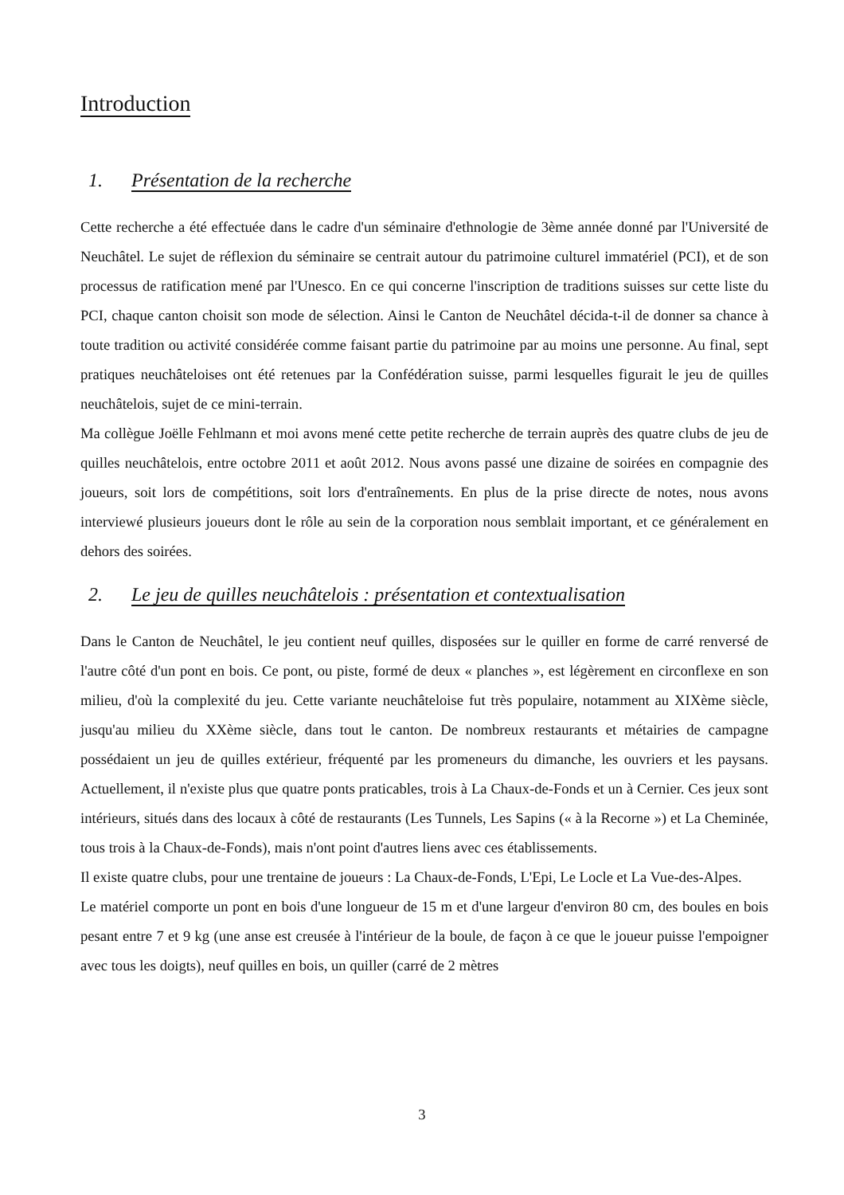Introduction
1. Présentation de la recherche
Cette recherche a été effectuée dans le cadre d'un séminaire d'ethnologie de 3ème année donné par l'Université de Neuchâtel. Le sujet de réflexion du séminaire se centrait autour du patrimoine culturel immatériel (PCI), et de son processus de ratification mené par l'Unesco. En ce qui concerne l'inscription de traditions suisses sur cette liste du PCI, chaque canton choisit son mode de sélection. Ainsi le Canton de Neuchâtel décida-t-il de donner sa chance à toute tradition ou activité considérée comme faisant partie du patrimoine par au moins une personne. Au final, sept pratiques neuchâteloises ont été retenues par la Confédération suisse, parmi lesquelles figurait le jeu de quilles neuchâtelois, sujet de ce mini-terrain.
Ma collègue Joëlle Fehlmann et moi avons mené cette petite recherche de terrain auprès des quatre clubs de jeu de quilles neuchâtelois, entre octobre 2011 et août 2012. Nous avons passé une dizaine de soirées en compagnie des joueurs, soit lors de compétitions, soit lors d'entraînements. En plus de la prise directe de notes, nous avons interviewé plusieurs joueurs dont le rôle au sein de la corporation nous semblait important, et ce généralement en dehors des soirées.
2. Le jeu de quilles neuchâtelois : présentation et contextualisation
Dans le Canton de Neuchâtel, le jeu contient neuf quilles, disposées sur le quiller en forme de carré renversé de l'autre côté d'un pont en bois. Ce pont, ou piste, formé de deux « planches », est légèrement en circonflexe en son milieu, d'où la complexité du jeu. Cette variante neuchâteloise fut très populaire, notamment au XIXème siècle, jusqu'au milieu du XXème siècle, dans tout le canton. De nombreux restaurants et métairies de campagne possédaient un jeu de quilles extérieur, fréquenté par les promeneurs du dimanche, les ouvriers et les paysans. Actuellement, il n'existe plus que quatre ponts praticables, trois à La Chaux-de-Fonds et un à Cernier. Ces jeux sont intérieurs, situés dans des locaux à côté de restaurants (Les Tunnels, Les Sapins (« à la Recorne ») et La Cheminée, tous trois à la Chaux-de-Fonds), mais n'ont point d'autres liens avec ces établissements.
Il existe quatre clubs, pour une trentaine de joueurs : La Chaux-de-Fonds, L'Epi, Le Locle et La Vue-des-Alpes.
Le matériel comporte un pont en bois d'une longueur de 15 m et d'une largeur d'environ 80 cm, des boules en bois pesant entre 7 et 9 kg (une anse est creusée à l'intérieur de la boule, de façon à ce que le joueur puisse l'empoigner avec tous les doigts), neuf quilles en bois, un quiller (carré de 2 mètres
3